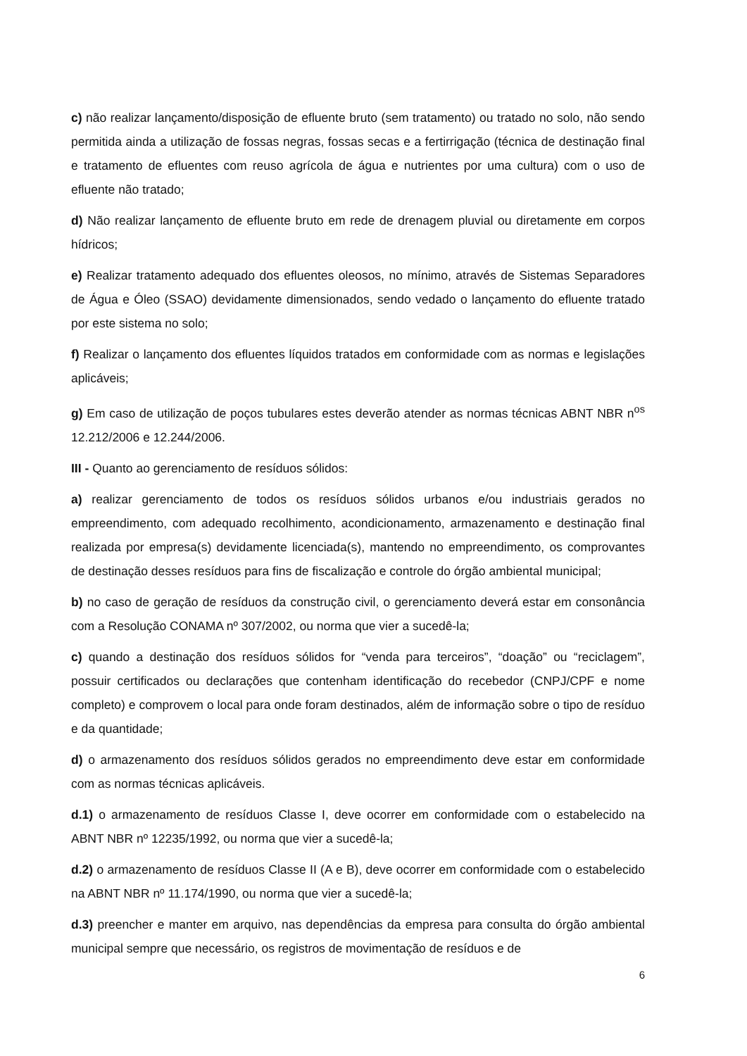c) não realizar lançamento/disposição de efluente bruto (sem tratamento) ou tratado no solo, não sendo permitida ainda a utilização de fossas negras, fossas secas e a fertirrigação (técnica de destinação final e tratamento de efluentes com reuso agrícola de água e nutrientes por uma cultura) com o uso de efluente não tratado;
d) Não realizar lançamento de efluente bruto em rede de drenagem pluvial ou diretamente em corpos hídricos;
e) Realizar tratamento adequado dos efluentes oleosos, no mínimo, através de Sistemas Separadores de Água e Óleo (SSAO) devidamente dimensionados, sendo vedado o lançamento do efluente tratado por este sistema no solo;
f) Realizar o lançamento dos efluentes líquidos tratados em conformidade com as normas e legislações aplicáveis;
g) Em caso de utilização de poços tubulares estes deverão atender as normas técnicas ABNT NBR n<sup>os</sup> 12.212/2006 e 12.244/2006.
III - Quanto ao gerenciamento de resíduos sólidos:
a) realizar gerenciamento de todos os resíduos sólidos urbanos e/ou industriais gerados no empreendimento, com adequado recolhimento, acondicionamento, armazenamento e destinação final realizada por empresa(s) devidamente licenciada(s), mantendo no empreendimento, os comprovantes de destinação desses resíduos para fins de fiscalização e controle do órgão ambiental municipal;
b) no caso de geração de resíduos da construção civil, o gerenciamento deverá estar em consonância com a Resolução CONAMA nº 307/2002, ou norma que vier a sucedê-la;
c) quando a destinação dos resíduos sólidos for “venda para terceiros”, “doação” ou “reciclagem”, possuir certificados ou declarações que contenham identificação do recebedor (CNPJ/CPF e nome completo) e comprovem o local para onde foram destinados, além de informação sobre o tipo de resíduo e da quantidade;
d) o armazenamento dos resíduos sólidos gerados no empreendimento deve estar em conformidade com as normas técnicas aplicáveis.
d.1) o armazenamento de resíduos Classe I, deve ocorrer em conformidade com o estabelecido na ABNT NBR nº 12235/1992, ou norma que vier a sucedê-la;
d.2) o armazenamento de resíduos Classe II (A e B), deve ocorrer em conformidade com o estabelecido na ABNT NBR nº 11.174/1990, ou norma que vier a sucedê-la;
d.3) preencher e manter em arquivo, nas dependências da empresa para consulta do órgão ambiental municipal sempre que necessário, os registros de movimentação de resíduos e de
6